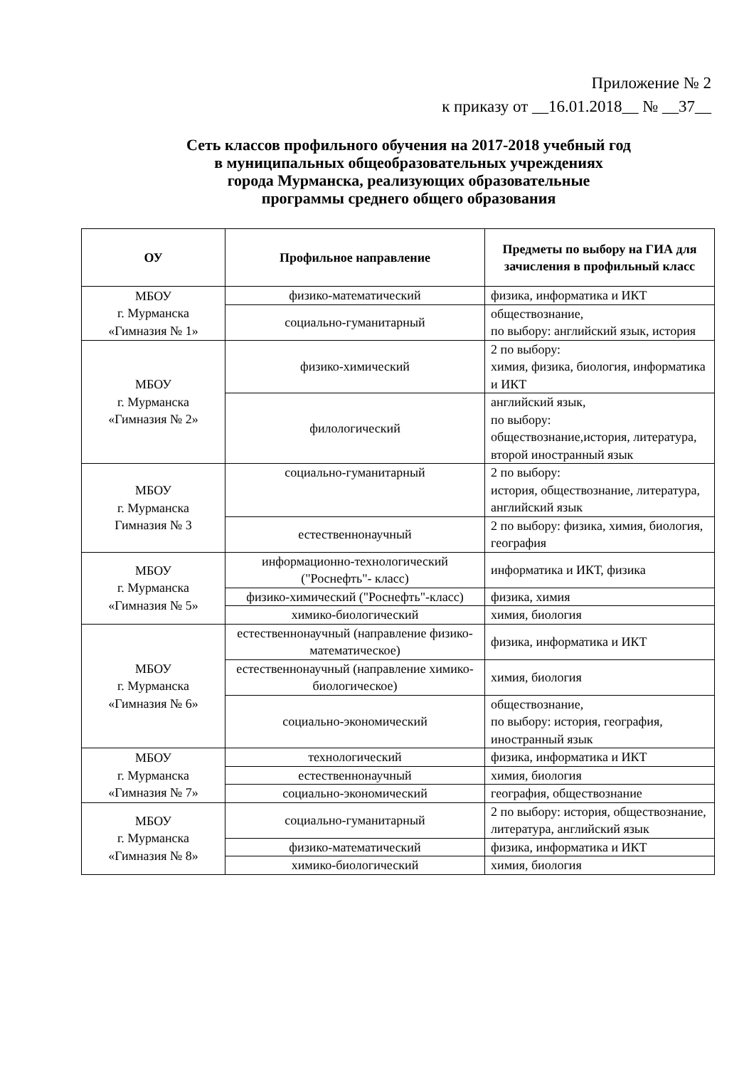Приложение № 2
к приказу от __16.01.2018__ № __37__
Сеть классов профильного обучения на 2017-2018 учебный год
в муниципальных общеобразовательных учреждениях
города Мурманска, реализующих образовательные
программы среднего общего образования
| ОУ | Профильное направление | Предметы по выбору на ГИА для зачисления в профильный класс |
| --- | --- | --- |
| МБОУ г. Мурманска «Гимназия № 1» | физико-математический | физика, информатика и ИКТ |
| | социально-гуманитарный | обществознание, по выбору: английский язык, история |
| МБОУ г. Мурманска «Гимназия № 2» | физико-химический | 2 по выбору: химия, физика, биология, информатика и ИКТ |
| | филологический | английский язык, по выбору: обществознание,история, литература, второй иностранный язык |
| МБОУ г. Мурманска Гимназия № 3 | социально-гуманитарный | 2 по выбору: история, обществознание, литература, английский язык |
| | естественнонаучный | 2 по выбору: физика, химия, биология, география |
| МБОУ г. Мурманска «Гимназия № 5» | информационно-технологический ("Роснефть"- класс) | информатика и ИКТ, физика |
| | физико-химический ("Роснефть"-класс) | физика, химия |
| | химико-биологический | химия, биология |
| МБОУ г. Мурманска «Гимназия № 6» | естественнонаучный (направление физико-математическое) | физика, информатика и ИКТ |
| | естественнонаучный (направление химико-биологическое) | химия, биология |
| | социально-экономический | обществознание, по выбору: история, география, иностранный язык |
| МБОУ г. Мурманска «Гимназия № 7» | технологический | физика, информатика и ИКТ |
| | естественнонаучный | химия, биология |
| | социально-экономический | география, обществознание |
| МБОУ г. Мурманска «Гимназия № 8» | социально-гуманитарный | 2 по выбору: история, обществознание, литература, английский язык |
| | физико-математический | физика, информатика и ИКТ |
| | химико-биологический | химия, биология |